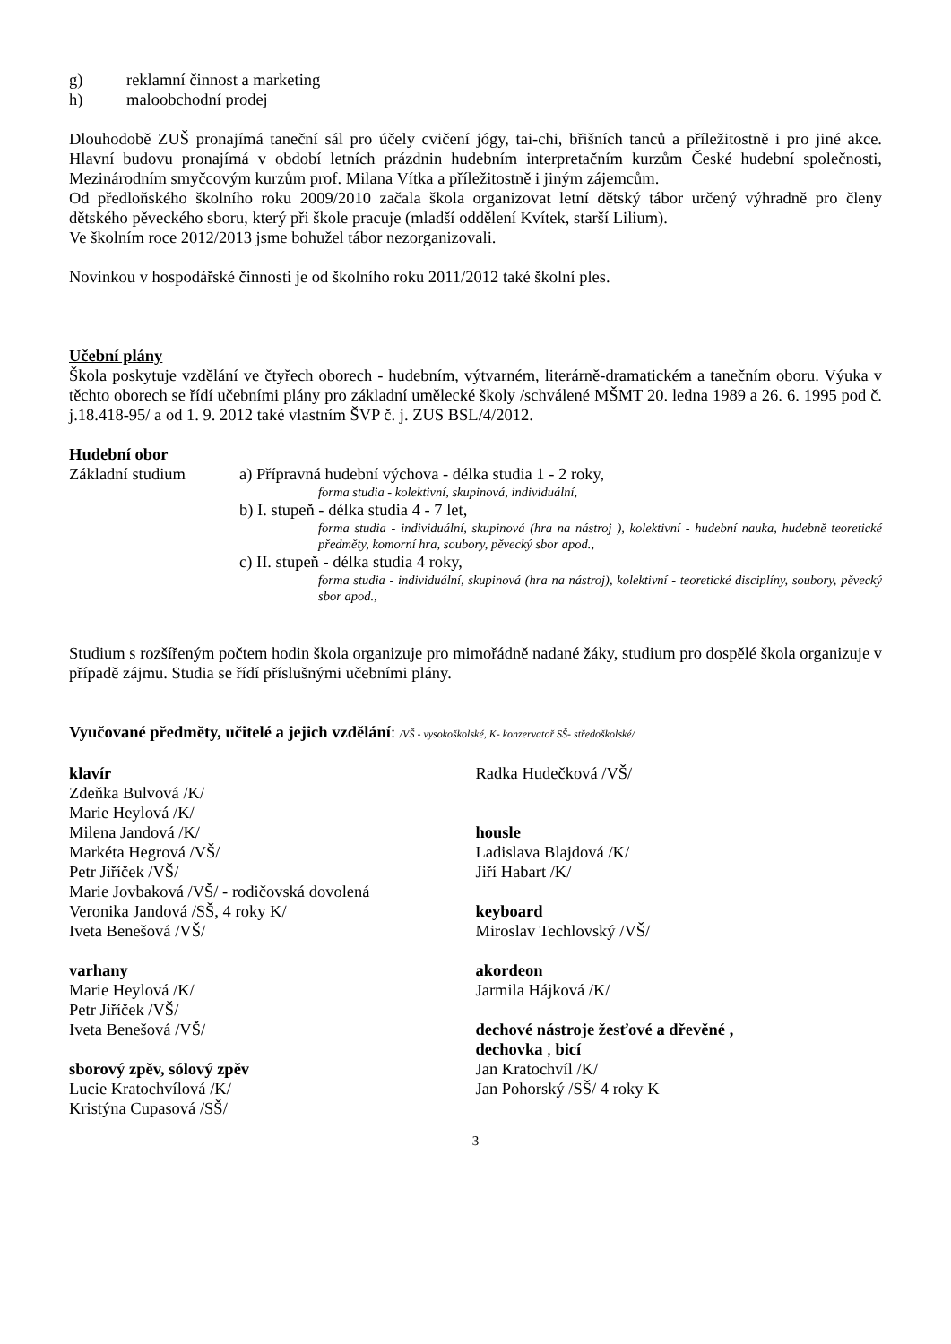g) reklamní činnost a marketing
h) maloobchodní prodej
Dlouhodobě ZUŠ pronajímá taneční sál pro účely cvičení jógy, tai-chi, břišních tanců a příležitostně i pro jiné akce. Hlavní budovu pronajímá v období letních prázdnin hudebním interpretačním kurzům České hudební společnosti, Mezinárodním smyčcovým kurzům prof. Milana Vítka a příležitostně i jiným zájemcům.
Od předloňského školního roku 2009/2010 začala škola organizovat letní dětský tábor určený výhradně pro členy dětského pěveckého sboru, který při škole pracuje (mladší oddělení Kvítek, starší Lilium).
Ve školním roce 2012/2013 jsme bohužel tábor nezorganizovali.
Novinkou v hospodářské činnosti je od školního roku 2011/2012 také školní ples.
Učební plány
Škola poskytuje vzdělání ve čtyřech oborech - hudebním, výtvarném, literárně-dramatickém a tanečním oboru. Výuka v těchto oborech se řídí učebními plány pro základní umělecké školy /schválené MŠMT 20. ledna 1989 a 26. 6. 1995 pod č. j.18.418-95/ a od 1. 9. 2012 také vlastním ŠVP č. j. ZUS BSL/4/2012.
Hudební obor
Základní studium a) Přípravná hudební výchova - délka studia 1 - 2 roky,
forma studia - kolektivní, skupinová, individuální,
b) I. stupeň - délka studia 4 - 7 let,
forma studia - individuální, skupinová (hra na nástroj ), kolektivní - hudební nauka, hudebně teoretické předměty, komorní hra, soubory, pěvecký sbor apod.,
c) II. stupeň - délka studia 4 roky,
forma studia - individuální, skupinová (hra na nástroj), kolektivní - teoretické disciplíny, soubory, pěvecký sbor apod.,
Studium s rozšířeným počtem hodin škola organizuje pro mimořádně nadané žáky, studium pro dospělé škola organizuje v případě zájmu. Studia se řídí příslušnými učebními plány.
Vyučované předměty, učitelé a jejich vzdělání: /VŠ - vysokoškolské, K- konzervatoř SŠ- středoškolské/
klavír
Zdeňka Bulvová /K/
Marie Heylová /K/
Milena Jandová /K/
Markéta Hegrová /VŠ/
Petr Jiříček /VŠ/
Marie Jovbaková /VŠ/ - rodičovská dovolená
Veronika Jandová /SŠ, 4 roky K/
Iveta Benešová /VŠ/
varhany
Marie Heylová /K/
Petr Jiříček /VŠ/
Iveta Benešová /VŠ/
sborový zpěv, sólový zpěv
Lucie Kratochvílová /K/
Kristýna Cupasová /SŠ/
Radka Hudečková /VŠ/
housle
Ladislava Blajdová /K/
Jiří Habart /K/
keyboard
Miroslav Techlovský /VŠ/
akordeon
Jarmila Hájková /K/
dechové nástroje žesťové a dřevěné ,
dechovka , bicí
Jan Kratochvíl /K/
Jan Pohorský /SŠ/ 4 roky K
3